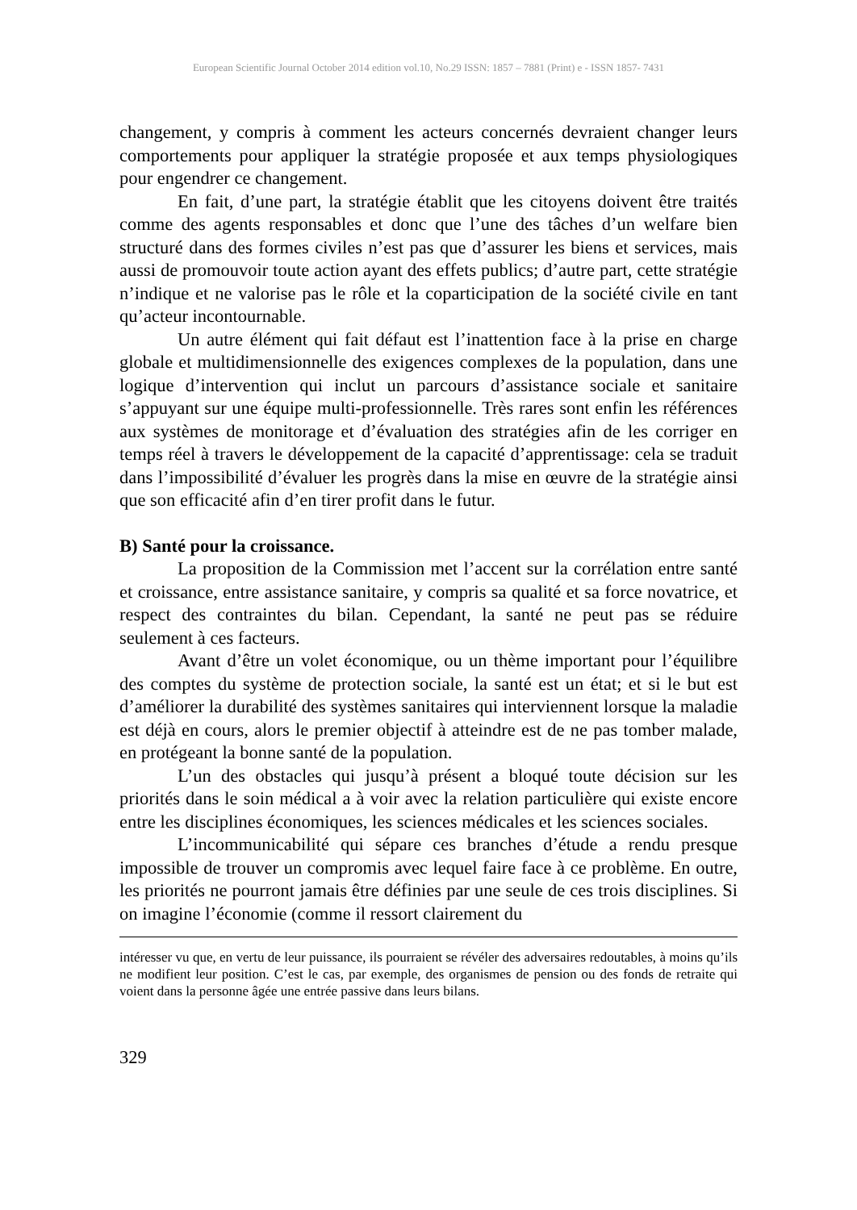European Scientific Journal October 2014 edition vol.10, No.29 ISSN: 1857 – 7881 (Print) e - ISSN 1857- 7431
changement, y compris à comment les acteurs concernés devraient changer leurs comportements pour appliquer la stratégie proposée et aux temps physiologiques pour engendrer ce changement.
En fait, d’une part, la stratégie établit que les citoyens doivent être traités comme des agents responsables et donc que l’une des tâches d’un welfare bien structuré dans des formes civiles n’est pas que d’assurer les biens et services, mais aussi de promouvoir toute action ayant des effets publics; d’autre part, cette stratégie n’indique et ne valorise pas le rôle et la coparticipation de la société civile en tant qu’acteur incontournable.
Un autre élément qui fait défaut est l’inattention face à la prise en charge globale et multidimensionnelle des exigences complexes de la population, dans une logique d’intervention qui inclut un parcours d’assistance sociale et sanitaire s’appuyant sur une équipe multi-professionnelle. Très rares sont enfin les références aux systèmes de monitorage et d’évaluation des stratégies afin de les corriger en temps réel à travers le développement de la capacité d’apprentissage: cela se traduit dans l’impossibilité d’évaluer les progrès dans la mise en œuvre de la stratégie ainsi que son efficacité afin d’en tirer profit dans le futur.
B) Santé pour la croissance.
La proposition de la Commission met l’accent sur la corrélation entre santé et croissance, entre assistance sanitaire, y compris sa qualité et sa force novatrice, et respect des contraintes du bilan. Cependant, la santé ne peut pas se réduire seulement à ces facteurs.
Avant d’être un volet économique, ou un thème important pour l’équilibre des comptes du système de protection sociale, la santé est un état; et si le but est d’améliorer la durabilité des systèmes sanitaires qui interviennent lorsque la maladie est déjà en cours, alors le premier objectif à atteindre est de ne pas tomber malade, en protégeant la bonne santé de la population.
L’un des obstacles qui jusqu’à présent a bloqué toute décision sur les priorités dans le soin médical a à voir avec la relation particulière qui existe encore entre les disciplines économiques, les sciences médicales et les sciences sociales.
L’incommunicabilité qui sépare ces branches d’étude a rendu presque impossible de trouver un compromis avec lequel faire face à ce problème. En outre, les priorités ne pourront jamais être définies par une seule de ces trois disciplines. Si on imagine l’économie (comme il ressort clairement du
intéresser vu que, en vertu de leur puissance, ils pourraient se révéler des adversaires redoutables, à moins qu’ils ne modifient leur position. C’est le cas, par exemple, des organismes de pension ou des fonds de retraite qui voient dans la personne âgée une entrée passive dans leurs bilans.
329